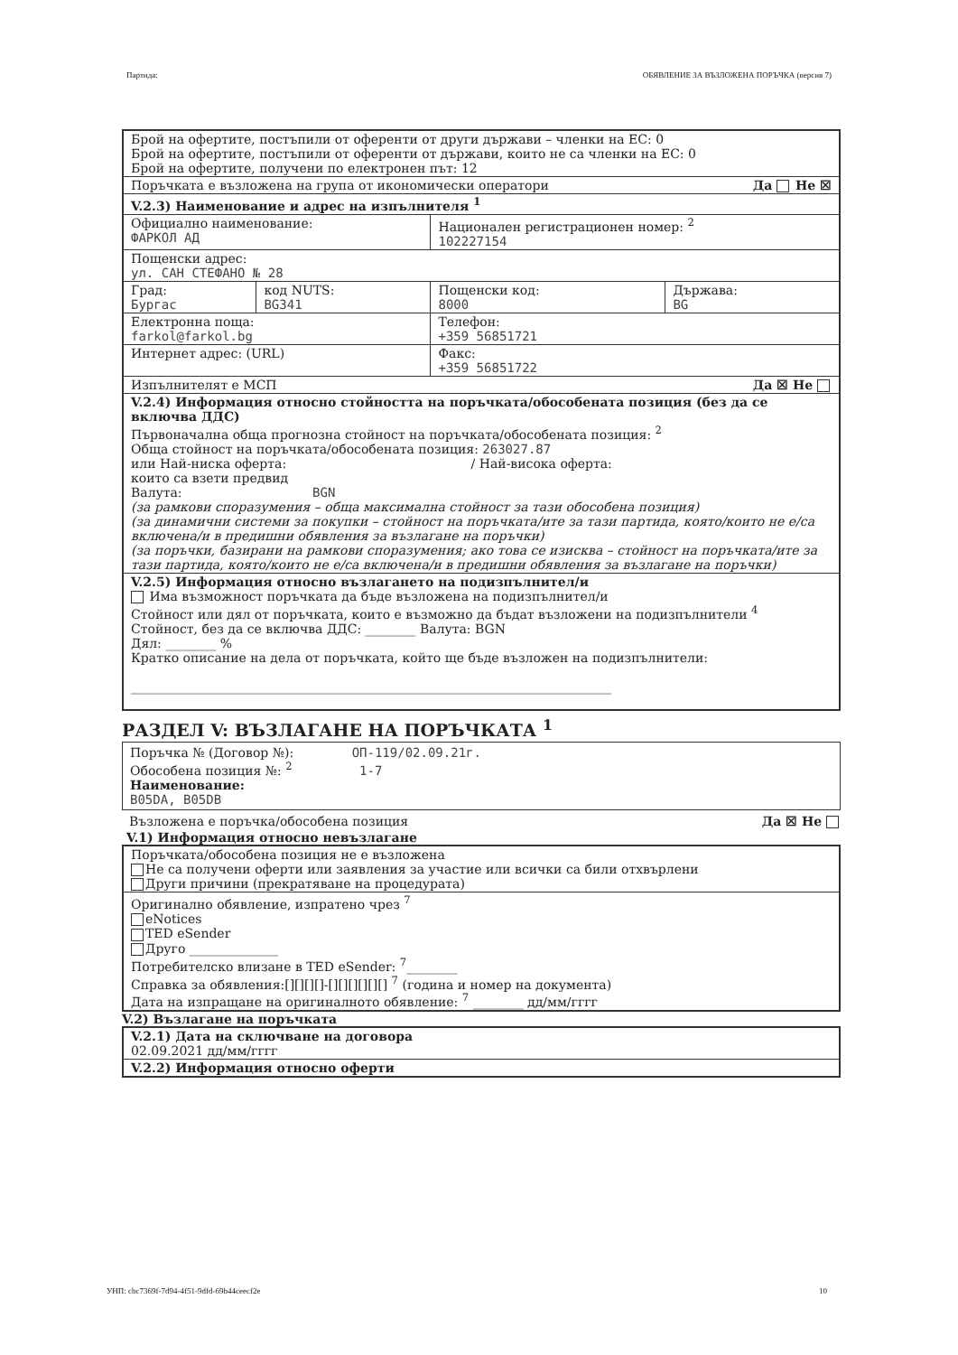Партида: ОБЯВЛЕНИЕ ЗА ВЪЗЛОЖЕНА ПОРЪЧКА (версия 7)
| Брой на офертите, постъпили от оференти от други държави – членки на ЕС: 0 Брой на офертите, постъпили от оференти от държави, които не са членки на ЕС: 0 Брой на офертите, получени по електронен път: 12 | | | |
| Поръчката е възложена на група от икономически оператори Да Не ☒ | | | |
| V.2.3) Наименование и адрес на изпълнителя <sup>1</sup> | | | |
| Официално наименование: ФАРКОЛ АД | | Национален регистрационен номер: <sup>2</sup> 102227154 | |
| Пощенски адрес: ул. САН СТЕФАНО № 28 | | | |
| Град: Бургас | код NUTS: BG341 | Пощенски код: 8000 | Държава: BG |
| Електронна поща: farkol@farkol.bg | | Телефон: +359 56851721 | |
| Интернет адрес: (URL) | | Факс: +359 56851722 | |
| Изпълнителят е МСП Да ☒ Не | | | |
| V.2.4) Информация относно стойността на поръчката/обособената позиция (без да се включва ДДС) Първоначална обща прогнозна стойност на поръчката/обособената позиция: <sup>2</sup> Обща стойност на поръчката/обособената позиция: 263027.87 или Най-ниска оферта: / Най-висока оферта: които са взети предвид Валута: BGN (за рамкови споразумения – обща максимална стойност за тази обособена позиция) (за динамични системи за покупки – стойност на поръчката/ите за тази партида, която/които не е/са включена/и в предишни обявления за възлагане на поръчки) (за поръчки, базирани на рамкови споразумения; ако това се изисква – стойност на поръчката/ите за тази партида, която/които не е/са включена/и в предишни обявления за възлагане на поръчки) | | | |
| V.2.5) Информация относно възлагането на подизпълнител/и Има възможност поръчката да бъде възложена на подизпълнител/и Стойност или дял от поръчката, които е възможно да бъдат възложени на подизпълнители <sup>4</sup> Стойност, без да се включва ДДС: ________ Валута: BGN Дял: ________ % Кратко описание на дела от поръчката, който ще бъде възложен на подизпълнители: ____________________________________________________________________________ | | | |
РАЗДЕЛ V: ВЪЗЛАГАНЕ НА ПОРЪЧКАТА <sup>1</sup>
Поръчка № (Договор №): ОП-119/02.09.21г.
Обособена позиция №: <sup>2</sup> 1-7
Наименование:
B05DA, B05DB
Възложена е поръчка/обособена позиция Да ☒ Не
V.1) Информация относно невъзлагане
| Поръчката/обособена позиция не е възложена Не са получени оферти или заявления за участие или всички са били отхвърлени Други причини (прекратяване на процедурата) |
| Оригинално обявление, изпратено чрез <sup>7</sup> eNotices TED eSender Друго ______________ Потребителско влизане в TED eSender: <sup>7</sup>________ Справка за обявления:[][][][]-[][][][][][] <sup>7</sup> (година и номер на документа) Дата на изпращане на оригиналното обявление: <sup>7</sup> ________ дд/мм/гггг |
V.2) Възлагане на поръчката
| V.2.1) Дата на сключване на договора 02.09.2021 дд/мм/гггг |
| V.2.2) Информация относно оферти |
УНП: cbc7369f-7d94-4f51-9dfd-69b44ceecf2e 10